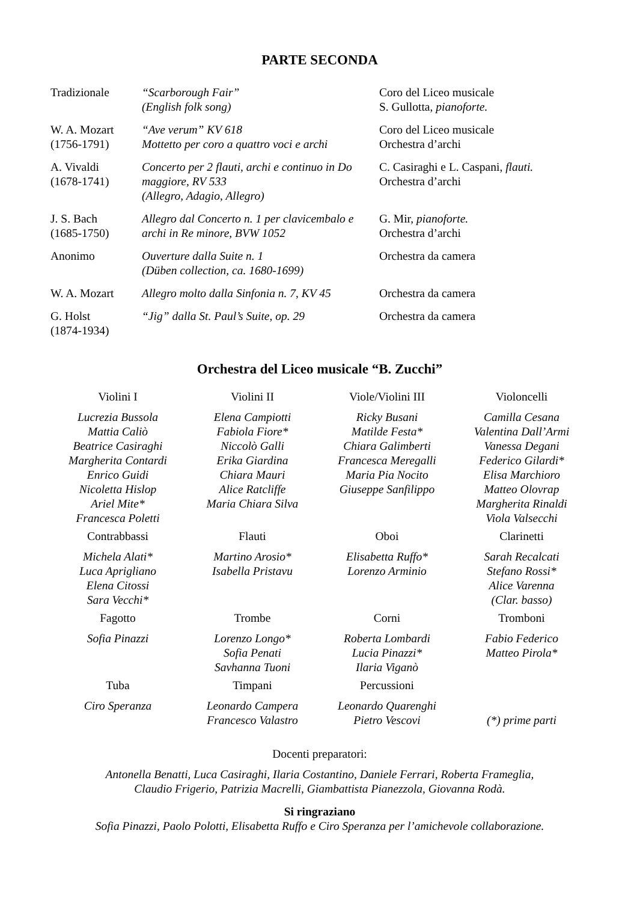PARTE SECONDA
| Tradizionale | “Scarborough Fair” (English folk song) | Coro del Liceo musicale S. Gullotta, pianoforte. |
| W. A. Mozart (1756-1791) | “Ave verum” KV 618 Mottetto per coro a quattro voci e archi | Coro del Liceo musicale Orchestra d’archi |
| A. Vivaldi (1678-1741) | Concerto per 2 flauti, archi e continuo in Do maggiore, RV 533 (Allegro, Adagio, Allegro) | C. Casiraghi e L. Caspani, flauti. Orchestra d’archi |
| J. S. Bach (1685-1750) | Allegro dal Concerto n. 1 per clavicembalo e archi in Re minore, BVW 1052 | G. Mir, pianoforte. Orchestra d’archi |
| Anonimo | Ouverture dalla Suite n. 1 (Düben collection, ca. 1680-1699) | Orchestra da camera |
| W. A. Mozart | Allegro molto dalla Sinfonia n. 7, KV 45 | Orchestra da camera |
| G. Holst (1874-1934) | “Jig” dalla St. Paul’s Suite, op. 29 | Orchestra da camera |
Orchestra del Liceo musicale “B. Zucchi”
| Violini I | Violini II | Viole/Violini III | Violoncelli |
| --- | --- | --- | --- |
| Lucrezia Bussola Mattia Caliò Beatrice Casiraghi Margherita Contardi Enrico Guidi Nicoletta Hislop Ariel Mite* Francesca Poletti | Elena Campiotti Fabiola Fiore* Niccolò Galli Erika Giardina Chiara Mauri Alice Ratcliffe Maria Chiara Silva | Ricky Busani Matilde Festa* Chiara Galimberti Francesca Meregalli Maria Pia Nocito Giuseppe Sanfilippo | Camilla Cesana Valentina Dall’Armi Vanessa Degani Federico Gilardi* Elisa Marchioro Matteo Olovrap Margherita Rinaldi Viola Valsecchi |
| Contrabbassi | Flauti | Oboi | Clarinetti |
| Michela Alati* Luca Aprigliano Elena Citossi Sara Vecchi* | Martino Arosio* Isabella Pristavu | Elisabetta Ruffo* Lorenzo Arminio | Sarah Recalcati Stefano Rossi* Alice Varenna (Clar. basso) |
| Fagotto | Trombe | Corni | Tromboni |
| Sofia Pinazzi | Lorenzo Longo* Sofia Penati Savhanna Tuoni | Roberta Lombardi Lucia Pinazzi* Ilaria Viganò | Fabio Federico Matteo Pirola* |
| Tuba | Timpani | Percussioni | |
| Ciro Speranza | Leonardo Campera Francesco Valastro | Leonardo Quarenghi Pietro Vescovi | (*) prime parti |
Docenti preparatori:
Antonella Benatti, Luca Casiraghi, Ilaria Costantino, Daniele Ferrari, Roberta Frameglia,
Claudio Frigerio, Patrizia Macrelli, Giambattista Pianezzola, Giovanna Rodà.
Si ringraziano
Sofia Pinazzi, Paolo Polotti, Elisabetta Ruffo e Ciro Speranza per l’amichevole collaborazione.